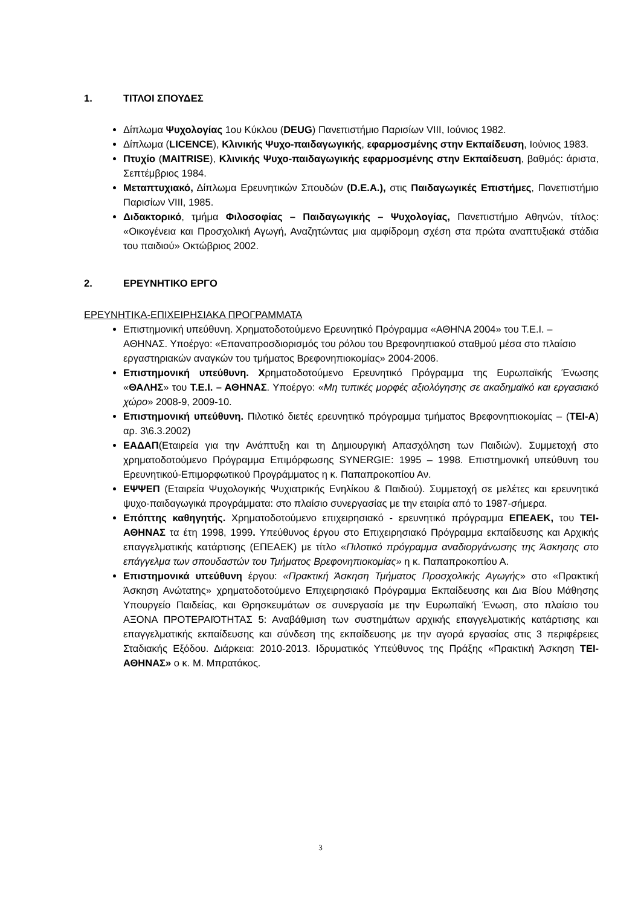1. ΤΙΤΛΟΙ ΣΠΟΥΔΕΣ
Δίπλωμα Ψυχολογίας 1ου Κύκλου (DEUG) Πανεπιστήμιο Παρισίων VIII, Ιούνιος 1982.
Δίπλωμα (LICENCE), Κλινικής Ψυχο-παιδαγωγικής, εφαρμοσμένης στην Εκπαίδευση, Ιούνιος 1983.
Πτυχίο (MAITRISE), Κλινικής Ψυχο-παιδαγωγικής εφαρμοσμένης στην Εκπαίδευση, βαθμός: άριστα, Σεπτέμβριος 1984.
Μεταπτυχιακό, Δίπλωμα Ερευνητικών Σπουδών (D.E.A.), στις Παιδαγωγικές Επιστήμες, Πανεπιστήμιο Παρισίων VIII, 1985.
Διδακτορικό, τμήμα Φιλοσοφίας – Παιδαγωγικής – Ψυχολογίας, Πανεπιστήμιο Αθηνών, τίτλος: «Οικογένεια και Προσχολική Αγωγή, Αναζητώντας μια αμφίδρομη σχέση στα πρώτα αναπτυξιακά στάδια του παιδιού» Οκτώβριος 2002.
2. ΕΡΕΥΝΗΤΙΚΟ ΕΡΓΟ
ΕΡΕΥΝΗΤΙΚΑ-ΕΠΙΧΕΙΡΗΣΙΑΚΑ ΠΡΟΓΡΑΜΜΑΤΑ
Επιστημονική υπεύθυνη. Χρηματοδοτούμενο Ερευνητικό Πρόγραμμα «ΑΘΗΝΑ 2004» του Τ.Ε.Ι. – ΑΘΗΝΑΣ. Υποέργο: «Επαναπροσδιορισμός του ρόλου του Βρεφονηπιακού σταθμού μέσα στο πλαίσιο εργαστηριακών αναγκών του τμήματος Βρεφονηπιοκομίας» 2004-2006.
Επιστημονική υπεύθυνη. Χρηματοδοτούμενο Ερευνητικό Πρόγραμμα της Ευρωπαϊκής Ένωσης «ΘΑΛΗΣ» του Τ.Ε.Ι. – ΑΘΗΝΑΣ. Υποέργο: «Μη τυπικές μορφές αξιολόγησης σε ακαδημαϊκό και εργασιακό χώρο» 2008-9, 2009-10.
Επιστημονική υπεύθυνη. Πιλοτικό διετές ερευνητικό πρόγραμμα τμήματος Βρεφονηπιοκομίας – (ΤΕΙ-Α) αρ. 3\6.3.2002)
ΕΑΔΑΠ(Εταιρεία για την Ανάπτυξη και τη Δημιουργική Απασχόληση των Παιδιών). Συμμετοχή στο χρηματοδοτούμενο Πρόγραμμα Επιμόρφωσης SYNERGIE: 1995 – 1998. Επιστημονική υπεύθυνη του Ερευνητικού-Επιμορφωτικού Προγράμματος η κ. Παπαπροκοπίου Αν.
ΕΨΨΕΠ (Εταιρεία Ψυχολογικής Ψυχιατρικής Ενηλίκου & Παιδιού). Συμμετοχή σε μελέτες και ερευνητικά ψυχο-παιδαγωγικά προγράμματα: στο πλαίσιο συνεργασίας με την εταιρία από το 1987-σήμερα.
Επόπτης καθηγητής. Χρηματοδοτούμενο επιχειρησιακό - ερευνητικό πρόγραμμα ΕΠΕΑΕΚ, του ΤΕΙ-ΑΘΗΝΑΣ τα έτη 1998, 1999. Υπεύθυνος έργου στο Επιχειρησιακό Πρόγραμμα εκπαίδευσης και Αρχικής επαγγελματικής κατάρτισης (ΕΠΕΑΕΚ) με τίτλο «Πιλοτικό πρόγραμμα αναδιοργάνωσης της Άσκησης στο επάγγελμα των σπουδαστών του Τμήματος Βρεφονηπιοκομίας» η κ. Παπαπροκοπίου Α.
Επιστημονικά υπεύθυνη έργου: «Πρακτική Άσκηση Τμήματος Προσχολικής Αγωγής» στο «Πρακτική Άσκηση Ανώτατης» χρηματοδοτούμενο Επιχειρησιακό Πρόγραμμα Εκπαίδευσης και Δια Βίου Μάθησης Υπουργείο Παιδείας, και Θρησκευμάτων σε συνεργασία με την Ευρωπαϊκή Ένωση, στο πλαίσιο του ΑΞΟΝΑ ΠΡΟΤΕΡΑΙΌΤΗΤΑΣ 5: Αναβάθμιση των συστημάτων αρχικής επαγγελματικής κατάρτισης και επαγγελματικής εκπαίδευσης και σύνδεση της εκπαίδευσης με την αγορά εργασίας στις 3 περιφέρειες Σταδιακής Εξόδου. Διάρκεια: 2010-2013. Ιδρυματικός Υπεύθυνος της Πράξης «Πρακτική Άσκηση ΤΕΙ-ΑΘΗΝΑΣ» ο κ. Μ. Μπρατάκος.
3